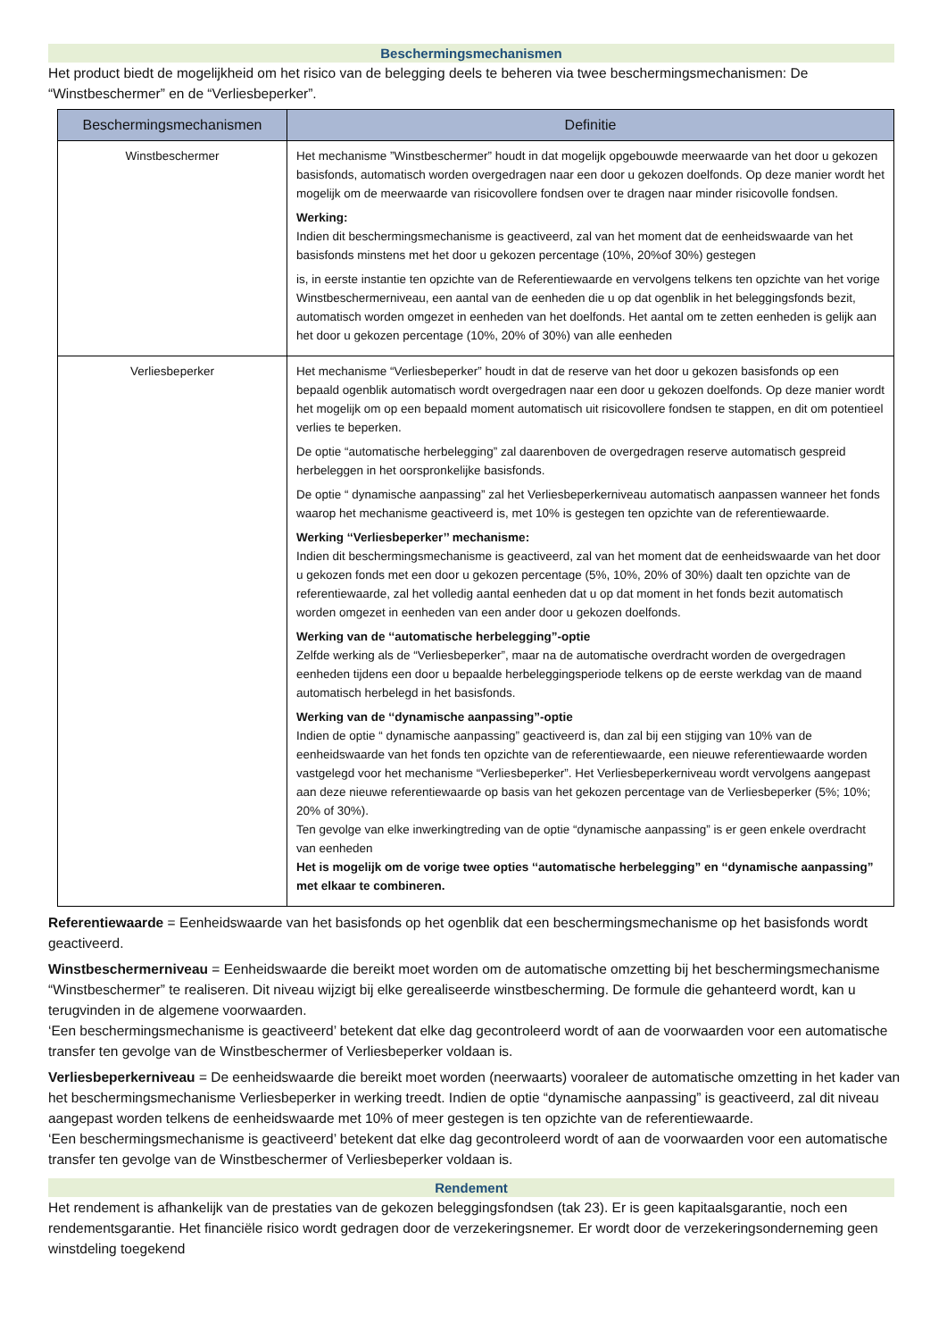Beschermingsmechanismen
Het product biedt de mogelijkheid om het risico van de belegging deels te beheren via twee beschermingsmechanismen: De “Winstbeschermer” en de “Verliesbeperker”.
| Beschermingsmechanismen | Definitie |
| --- | --- |
| Winstbeschermer | Het mechanisme ”Winstbeschermer” houdt in dat mogelijk opgebouwde meerwaarde van het door u gekozen basisfonds, automatisch worden overgedragen naar een door u gekozen doelfonds. Op deze manier wordt het mogelijk om de meerwaarde van risicovollere fondsen over te dragen naar minder risicovolle fondsen. Werking: Indien dit beschermingsmechanisme is geactiveerd, zal van het moment dat de eenheidswaarde van het basisfonds minstens met het door u gekozen percentage (10%, 20%of 30%) gestegen is, in eerste instantie ten opzichte van de Referentiewaarde en vervolgens telkens ten opzichte van het vorige Winstbeschermerniveau, een aantal van de eenheden die u op dat ogenblik in het beleggingsfonds bezit, automatisch worden omgezet in eenheden van het doelfonds. Het aantal om te zetten eenheden is gelijk aan het door u gekozen percentage (10%, 20% of 30%) van alle eenheden |
| Verliesbeperker | Het mechanisme “Verliesbeperker” houdt in dat de reserve van het door u gekozen basisfonds op een bepaald ogenblik automatisch wordt overgedragen naar een door u gekozen doelfonds. Op deze manier wordt het mogelijk om op een bepaald moment automatisch uit risicovollere fondsen te stappen, en dit om potentieel verlies te beperken. De optie “automatische herbelegging” zal daarenboven de overgedragen reserve automatisch gespreid herbeleggen in het oorspronkelijke basisfonds. De optie “ dynamische aanpassing” zal het Verliesbeperkerniveau automatisch aanpassen wanneer het fonds waarop het mechanisme geactiveerd is, met 10% is gestegen ten opzichte van de referentiewaarde. Werking ‘‘Verliesbeperker’’ mechanisme: Indien dit beschermingsmechanisme is geactiveerd, zal van het moment dat de eenheidswaarde van het door u gekozen fonds met een door u gekozen percentage (5%, 10%, 20% of 30%) daalt ten opzichte van de referentiewaarde, zal het volledig aantal eenheden dat u op dat moment in het fonds bezit automatisch worden omgezet in eenheden van een ander door u gekozen doelfonds. Werking van de ‘‘automatische herbelegging”-optie Zelfde werking als de “Verliesbeperker”, maar na de automatische overdracht worden de overgedragen eenheden tijdens een door u bepaalde herbeleggingsperiode telkens op de eerste werkdag van de maand automatisch herbelegd in het basisfonds. Werking van de ‘‘dynamische aanpassing”-optie Indien de optie “ dynamische aanpassing” geactiveerd is, dan zal bij een stijging van 10% van de eenheidswaarde van het fonds ten opzichte van de referentiewaarde, een nieuwe referentiewaarde worden vastgelegd voor het mechanisme “Verliesbeperker”. Het Verliesbeperkerniveau wordt vervolgens aangepast aan deze nieuwe referentiewaarde op basis van het gekozen percentage van de Verliesbeperker (5%; 10%; 20% of 30%). Ten gevolge van elke inwerkingtreding van de optie “dynamische aanpassing” is er geen enkele overdracht van eenheden Het is mogelijk om de vorige twee opties ‘‘automatische herbelegging” en ‘‘dynamische aanpassing” met elkaar te combineren. |
Referentiewaarde = Eenheidswaarde van het basisfonds op het ogenblik dat een beschermingsmechanisme op het basisfonds wordt geactiveerd.
Winstbeschermerniveau = Eenheidswaarde die bereikt moet worden om de automatische omzetting bij het beschermingsmechanisme “Winstbeschermer” te realiseren. Dit niveau wijzigt bij elke gerealiseerde winstbescherming. De formule die gehanteerd wordt, kan u terugvinden in de algemene voorwaarden.
‘Een beschermingsmechanisme is geactiveerd’ betekent dat elke dag gecontroleerd wordt of aan de voorwaarden voor een automatische transfer ten gevolge van de Winstbeschermer of Verliesbeperker voldaan is.
Verliesbeperkerniveau = De eenheidswaarde die bereikt moet worden (neerwaarts) vooraleer de automatische omzetting in het kader van het beschermingsmechanisme Verliesbeperker in werking treedt. Indien de optie “dynamische aanpassing” is geactiveerd, zal dit niveau aangepast worden telkens de eenheidswaarde met 10% of meer gestegen is ten opzichte van de referentiewaarde.
‘Een beschermingsmechanisme is geactiveerd’ betekent dat elke dag gecontroleerd wordt of aan de voorwaarden voor een automatische transfer ten gevolge van de Winstbeschermer of Verliesbeperker voldaan is.
Rendement
Het rendement is afhankelijk van de prestaties van de gekozen beleggingsfondsen (tak 23). Er is geen kapitaalsgarantie, noch een rendementsgarantie. Het financiële risico wordt gedragen door de verzekeringsnemer. Er wordt door de verzekeringsonderneming geen winstdeling toegekend